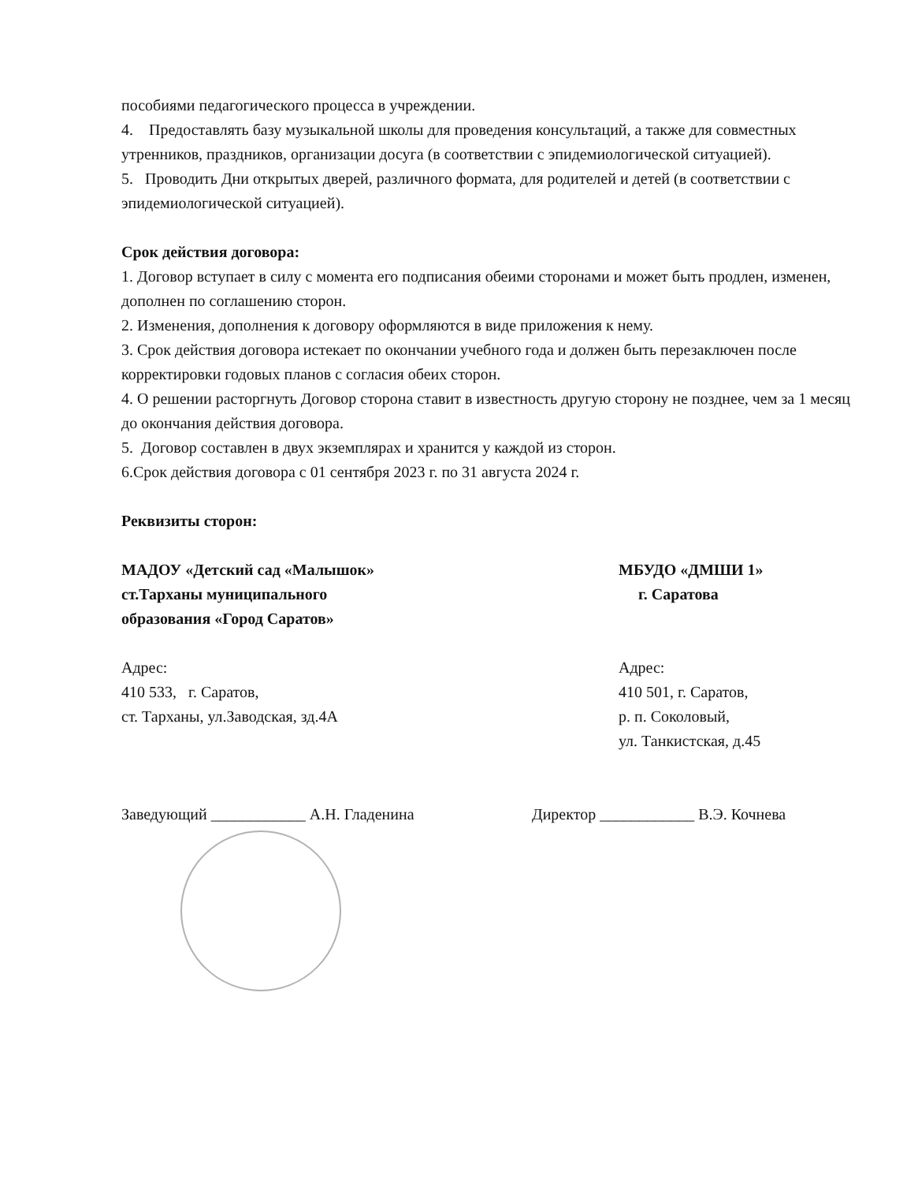пособиями педагогического процесса в учреждении.
4. Предоставлять базу музыкальной школы для проведения консультаций, а также для совместных утренников, праздников, организации досуга (в соответствии с эпидемиологической ситуацией).
5. Проводить Дни открытых дверей, различного формата, для родителей и детей (в соответствии с эпидемиологической ситуацией).
Срок действия договора:
1. Договор вступает в силу с момента его подписания обеими сторонами и может быть продлен, изменен, дополнен по соглашению сторон.
2. Изменения, дополнения к договору оформляются в виде приложения к нему.
3. Срок действия договора истекает по окончании учебного года и должен быть перезаключен после корректировки годовых планов с согласия обеих сторон.
4. О решении расторгнуть Договор сторона ставит в известность другую сторону не позднее, чем за 1 месяц до окончания действия договора.
5. Договор составлен в двух экземплярах и хранится у каждой из сторон.
6.Срок действия договора с 01 сентября 2023 г. по 31 августа 2024 г.
Реквизиты сторон:
МАДОУ «Детский сад «Малышок»
ст.Тарханы муниципального
образования «Город Саратов»
Адрес:
410 533, г. Саратов,
ст. Тарханы, ул.Заводская, зд.4А
Заведующий ____________ А.Н. Гладенина
МБУДО «ДМШИ 1»
г. Саратова
Адрес:
410 501, г. Саратов,
р. п. Соколовый,
ул. Танкистская, д.45
Директор ____________ В.Э. Кочнева